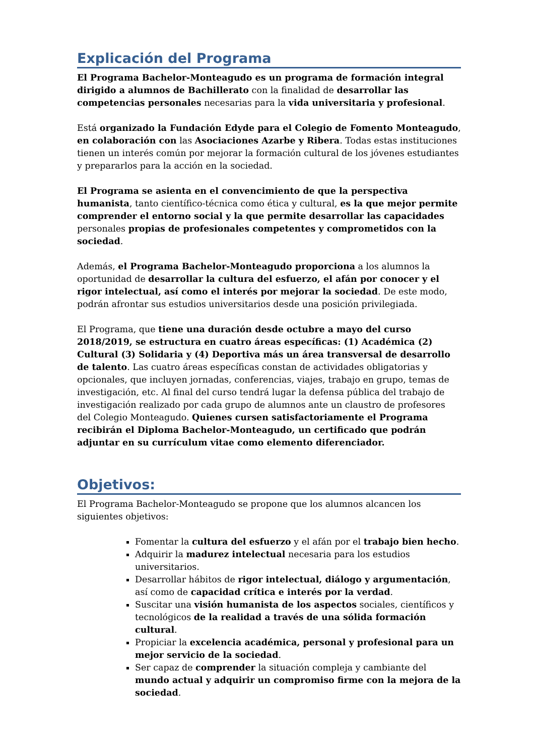Explicación del Programa
El Programa Bachelor-Monteagudo es un programa de formación integral dirigido a alumnos de Bachillerato con la finalidad de desarrollar las competencias personales necesarias para la vida universitaria y profesional.
Está organizado la Fundación Edyde para el Colegio de Fomento Monteagudo, en colaboración con las Asociaciones Azarbe y Ribera. Todas estas instituciones tienen un interés común por mejorar la formación cultural de los jóvenes estudiantes y prepararlos para la acción en la sociedad.
El Programa se asienta en el convencimiento de que la perspectiva humanista, tanto científico-técnica como ética y cultural, es la que mejor permite comprender el entorno social y la que permite desarrollar las capacidades personales propias de profesionales competentes y comprometidos con la sociedad.
Además, el Programa Bachelor-Monteagudo proporciona a los alumnos la oportunidad de desarrollar la cultura del esfuerzo, el afán por conocer y el rigor intelectual, así como el interés por mejorar la sociedad. De este modo, podrán afrontar sus estudios universitarios desde una posición privilegiada.
El Programa, que tiene una duración desde octubre a mayo del curso 2018/2019, se estructura en cuatro áreas específicas: (1) Académica (2) Cultural (3) Solidaria y (4) Deportiva más un área transversal de desarrollo de talento. Las cuatro áreas específicas constan de actividades obligatorias y opcionales, que incluyen jornadas, conferencias, viajes, trabajo en grupo, temas de investigación, etc. Al final del curso tendrá lugar la defensa pública del trabajo de investigación realizado por cada grupo de alumnos ante un claustro de profesores del Colegio Monteagudo. Quienes cursen satisfactoriamente el Programa recibirán el Diploma Bachelor-Monteagudo, un certificado que podrán adjuntar en su currículum vitae como elemento diferenciador.
Objetivos:
El Programa Bachelor-Monteagudo se propone que los alumnos alcancen los siguientes objetivos:
Fomentar la cultura del esfuerzo y el afán por el trabajo bien hecho.
Adquirir la madurez intelectual necesaria para los estudios universitarios.
Desarrollar hábitos de rigor intelectual, diálogo y argumentación, así como de capacidad crítica e interés por la verdad.
Suscitar una visión humanista de los aspectos sociales, científicos y tecnológicos de la realidad a través de una sólida formación cultural.
Propiciar la excelencia académica, personal y profesional para un mejor servicio de la sociedad.
Ser capaz de comprender la situación compleja y cambiante del mundo actual y adquirir un compromiso firme con la mejora de la sociedad.